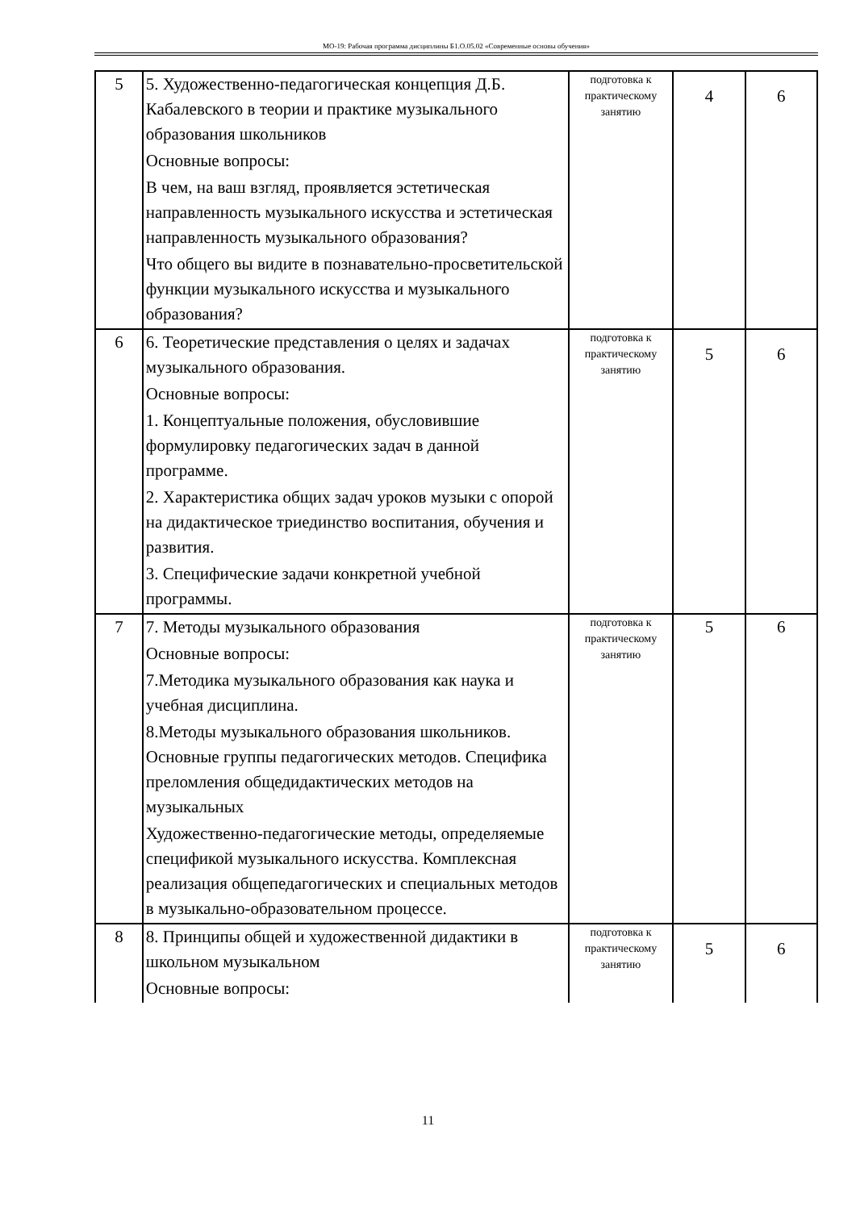МО-19: Рабочая программа дисциплины Б1.О.05.02 «Современные основы обучения»
| 5 | 5. Художественно-педагогическая концепция Д.Б. Кабалевского в теории и практике музыкального образования школьников Основные вопросы: В чем, на ваш взгляд, проявляется эстетическая направленность музыкального искусства и эстетическая направленность музыкального образования? Что общего вы видите в познавательно-просветительской функции музыкального искусства и музыкального образования? | подготовка к практическому занятию | 4 | 6 |
| 6 | 6. Теоретические представления о целях и задачах музыкального образования. Основные вопросы: 1. Концептуальные положения, обусловившие формулировку педагогических задач в данной программе. 2. Характеристика общих задач уроков музыки с опорой на дидактическое триединство воспитания, обучения и развития. 3. Специфические задачи конкретной учебной программы. | подготовка к практическому занятию | 5 | 6 |
| 7 | 7. Методы музыкального образования Основные вопросы: 7.Методика музыкального образования как наука и учебная дисциплина. 8.Методы музыкального образования школьников. Основные группы педагогических методов. Специфика преломления общедидактических методов на музыкальных Художественно-педагогические методы, определяемые спецификой музыкального искусства. Комплексная реализация общепедагогических и специальных методов в музыкально-образовательном процессе. | подготовка к практическому занятию | 5 | 6 |
| 8 | 8. Принципы общей и художественной дидактики в школьном музыкальном Основные вопросы: | подготовка к практическому занятию | 5 | 6 |
11